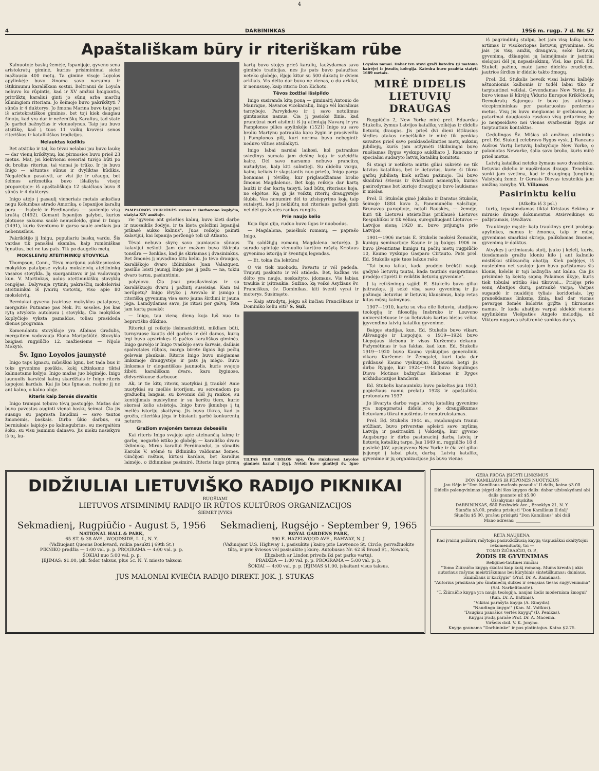4
4 DARBININKAS 1956 m. rugp. 7 d. Nr. 57
Apaštališkam būry ir riteriškam rūbe
Kalnuotoje baskų žemėje, Ispanijoje, gyveno sena aristokratų giminė, kurios prisiminimai siekė mažiausia 400 metų. Ta giminė visoje Loyolos apylinkėje buvo žinoma savo narsumu ir ištikimumu karališkam sostui. Beltranui de Loyola nebuvo ko rūpintis, kad ir XV amžiui baigiantis, pritrūktų karaliui ginti jo sūnų arba marčių kilmingiem riteriam. Jo šeimoje buvo pakrikštyti 7 sūnūs ir 4 dukterys. Jo žmona Marina buvo taip pat iš aristokratiškos giminės, bet toji kiek daugiau žinojo, kad yra dar ir nežemiškų Karalius, tad statė Jo garbei bažnyčias ir vienuolynus. Taip jau buvo atsitikę, kad į tuos 11 vaikų krovėsi senos riteriškos ir katalikiškos tradicijos.
Nelauktas kūdikis
Bet atsitiko ir tai, ko tėvai nelabai jau buvo laukę — dar vienų krikštynų, kai pirmosios buvo prieš 23 metus. Mat, jei kiekvienai seseriai turėjo būti po du brolius riterius, tai vienai jo trūko. Ir jis buvo Inigo — aštuntas sūnus ir dvyliktas kūdikis. Negalėčiau pasakyti, ar visi jie ir užaugo, bet šeimos aritmetika buvo išlaikyta visoje proporcijoje: iš apaštališkojo 12 skaičiaus buvo 8 sūnūs ir 4 dukterys.
Inigo atėjo į pasaulį vieneriais metais anksčiau negu Kolumbas atrado Ameriką, o Ispanijos karalių pora — Izabelė ir Ferdinandas — suvienijo visą kraštą (1492). Gemant Ispanijos galybei, kurios plotuose sakoma saulė nenusileido, gimė ir Inigo (1491), kurio šventumo ir garso saulė amžiais jau nebenusileis.
Pakrikštijo jį Inigu, populiariu baskų vardu. Šis vardas tik panašiai skamba, kaip romėniškas Ignatius, bet ne tas pats. Tik po daugelio metų
MOKSLEIVIŲ ATEITININKŲ STOVYKLA
Thompson, Conn., Tėvų marijonų aukštesniosios mokyklos patalpose vyksta moksleivių ateitininkų vasaros stovykla. Ją suorganizavo ir jai vadovauja kun. V. Martinkus, uolus ateitininkiškų stovyklų rengėjas. Dalyvauja rytinių pakraščių moksleiviai ateitininkai iš įvairių vietovių, viso apie 80 moksleivių.
Berniukai gyvena įvairiose mokyklos patalpose, mergaitės Putname pas Nek. Pr. seseles. Jos kas rytą atvyksta autobusu į stovyklą. Čia mokyklos koplyčioje vyksta pamaldos, toliau prasideda dienos programa.
Komendantu stovykloje yra Albinas Gražulis, mergaitėm vadovauja Elona Marijošiūtė. Stovykla baigiasi rugpiūčio 12. mažiesiems — Nijolė Mekytė.
Šv. Igno Loyolos jaunystė
Inigo taps Ignacu, mūsiškai Ignu, bet tada bus ir toks gyvenimo posūkis, kokį užtinkame tiktai kalnuotame kelyje. Inigo mažas juo bėginėjo, Inigo jaunuolis karstėsi kalnų skardžiais ir Inigo riteris kapojosi kardais. Kai jis bus Ignacas, rasime jį ne ant kalno, o kalno oloje.
Riteris kaip žemės dievaitis
Inigo trumpai tebuvo tėvų pastogėje. Mažas dar buvo pavestas auginti vienai baskų šeimai. Čia jis suaugo su paprasta liaudimi — savo tautos žmonėmis, baskais. Dirbo ūkio darbus, su berniukais laipiojo po kalnagubrius, su mergaitėm šoko, su visu jaunimu dainavo. Jis nieku nesiskyrė iš tų, ku-
PAMPLONOS TVIRTOVĖS sienos ir Barbazono koplyčia, statyta XIV amžiuje.
rie "gyveno ant geležies kalnų, buvo kieti darbe ir nuosaikūs žodyje, ir ta kieta geležimi Ispanijai prikasė aukso kalnus". Juos reikėjo paimti kalavijui, kai Ispanija peržengė toli už Atlanto.
Tėvai nebuvo skyrę savo jauniausio sūnaus kalavijui nešioti. Jam dar mažam buvo iškirpta tonsūra — ženklas, kad jis skiriamas į dvasininkus. Bet žmonės jį nuvadino kitu keliu. Jo tėvo draugas, karališkojo dvaro iždininkas Juan Valazquez, pasiūlė leisti jaunąjį Inigo pas jį pažu — na, tokiu dvaro tarnu, pasiuntiniu,
palydovu. Čia jisai prasilavinsiąs ir su karališkuoju dvaru į pažintį suseisiąs. Kam tai nerūpėtų? Inigo išvyko į Arevalo ir įsmigo į riterišką gyvenimą visa savo jauna širdimi ir jauna jėga. Lamdydamas save, jis ritosi per galvą. Teta jam kartą pasakė:
— Inigo, tau vieną dieną koja luš nuo to beprotiško dūkimo.
Riteriui gi reikėjo išsimankštinti, mikliam būti, turnyruose kautis dėl garbės ir dėl damos, kurią irgi buvo apsirinkęs iš pačios karališkos giminės. Inigo garsėjo ir Inigo tvaskėjo savo šarvais, dailiais spalvotaies rūbais, marga birete ilgais ligi pečių gelsvais plaukais. Riteris Inigo buvo mėgiamas linksmoje draugystėje ir pats ją mėgo. Buvo linksmas ir elegantiškas jaunuolis, kuris svajojo žibėti karališkam dvare, karo žygiuose, didvyriškuose darbuose.
Ak, ir tie kitų riterių nuotykiai jį traukė! Anie nuotykiai su meilės istorijom, su serenadom po gražuolių langais, su kovomis dėl jų rankos, su kentėjimais nusivylime ir su kerštu tiem, kurie skersai kelio atsistoja. Inigo buvo įkniubęs į tų meilės istorijų skaitymą. Jis buvo tikras, kad jo grožis, riteriška jėga ir būsianti garbė konkurentų neturės.
Gražiom svajonėm tamsus debesėlis
Kai riteris Inigo svajojo apie ateinančią laimę ir garbę, negarbė istiko jo globėją — karališko dvaro iždininką. Mirus karaliui Ferdinandui, jo sūnaitis Karolis V. atėmė to iždininko valdomas žemes. Ginčijosi raštais, kirtosi kardais, bet karalius laimėjo, o iždininkas pasimirė. Riteris Inigo pirmą kartą buvo stojęs prieš karalių, laužydamas savo giminės tradicijas, nes jis pats buvo palaužtas: neteko globėjo, išjojo kitur su 500 dukatų ir dviem arkliais. Vis dėlto dar buvo ne vienas, o du arkliai, ir nenususę, kaip riterio Don Kichoto.
Tėvos žodžiai išsipildo
Inigo susiranda kitą poną — giminaitį Antonio de Manrique, Navaros vicekaralių. Inigo vėl karaliaus tarnyboje. Parvykdavo ir į savo netolimus gimtuosius namus. Čia jį pasiekė žinia, kad prancūzai nori atsiimti iš jų atimtąją Navarą ir yra Pamplonos pilies apylinkėje (1521) Inigo su savo broliu Martynu patraukia karo žygin ir prasiveržia į Pamplonos pilį, kuri norima buvo nebeginti: neduvo vilties atsilaikyti.
Inigo labai narsiai laikosi, kol patrankos sviedinys sumala jam dešinę koją ir sužeidžia kairę. Dėl savo narsumo nebuvo prancūzų nužudytas, kaip kiti sulmtieji. Su dideliu vargu, kainų keliais ir slapstantis nuo priešo, Inigo parga benamas į tėviškę, kur priglaudžiamas brolio žmonos Magdalenos. Bet koją reikėjo dar kartą laužti ir dar kartą taisyti, kad būtų riteriaus koja, ne elgėtos. Ką gi jis veiktų riterių draugystėje šlubis, Vos nenumirė dėl to užsispyrimo koją taip sutaisyti, kad ji nekliūtų nei riteriaus garbei ginti nei dėl gražuolės rankos rungtis.
Prie naujo kelio
Koja ilgai gijo, ruduo buvo ilgas ir nuobodus.
— Magdalena, paieškok romanų, — paprašo Inigo.
Tų saldžiųjų romanų Magdalena neturėjo. Ji surado spintoje vienuolio kartūzo rašytą Kristaus gyvenimo istoriją ir šventųjų legendas.
— Et, tokia čia lektūra!
O vis tiek nuobodu. Pavarto ir vėl padeda. Truputį paskaito ir vėl atideda. Bet, kažkas vis dėlto yra naujo, neskaityto, įdomaus. Vis labiau traukia ir įsitraukia. Sužino, ką veikė Asyžiaus šv. Pranciškus, šv. Dominikas, kiti šventi vyrai ir moterys. Susimąsto.
— Kaip atrodytų, jeigu aš imčiau Pranciškaus ir Dominiko keliu eiti? S. Suž.
TILTAS PER UROLOS upę. Čia rinkdavosi Loyolos giminės kariai į žygį. Netoli buvo gimtieji šv. Igno Loyolos namai. Dabar ten stovi graži katedra (ji matoma kairėje) ir jėzuitų kolegija. Katedra buvo pradėta statyti 1689 metais.
MIRĖ DIDELIS LIETUVIŲ DRAUGAS
Rugpiūčio 2, New Yorke mirė prel. Eduardas Stukelis, žymus Latvijos katalikų veikėjas ir didelis lietuvių draugas. Jis prieš dvi dieni ištikusios širdies atakos nebeišlaikė ir mirė tik penkias savaites prieš savo penkiasdešimties metų auksinį jubiliejų, kurís jam atžymėti iškilmingai buvo ruošiamas Rygos vyskupo aukšliaro J. Rancano ir specialiai sudaryto latvių katalikų komiteto.
Ši staigi ir netikėta mirtis giliai sukrėtė ne tik latvius katalikus, bet ir lietuvius, kurie ši tikrai garbų jubiliatą kiek arčiau pažinojo. Tai buvo skaidriai šviesus ir šviečianti asmenybė, kurios pasirodymas bet kurioje draugijoje buvo laukiamas ir mielas.
Prel. E. Stukelis gimė Jokubo ir Daratos Stukelių šeimoje 1884 kovo 3, Panemunėlio valsčiuje, Brunavos parapijoje, netoli Bauskės, — žemėje, kuri tik Lietuvai atsistačius priklausė Lietuvos Respublikai ir tik vėliau, sureguliuojant Lietuvos — Latvijos sieną 1920 m. buvo prijungta prie Latvijos.
1901—1906 metais E. Stukelis mokėsi Žemaičių kunigų seminarijoje Kaune ir ją baigęs 1906 m. buvo įšventintas kunigu tų pačių metų rugpiūčio 10, Kauno vyskupo Gasparo Cirtauto. Pats prel. Ed. Stukelis apie tuos laikus rašo:
"Tai buvo laikai, kada pradėjo brėkšti nauja gadynė lietuvių tautai, kada tautinis susipratimas pradėjo stiprėti ir reikštis lietuvių gyvenime".
Į tą reikšmingą sąjūdį E. Stukelis buvo giliai įsitraukęs, jį sekė visą savo gyvenimą ir jis pažinojo lietuvius ir lietuvių klausimus, kaip retas kitas mūsų kaimynas.
1907—1910, kartu su visa eile lietuvių, studijavo teologiją ir filosofiją Insbruko ir Louveno universitetuose ir su lietuviais kartas idėjas vėliau įgyvendino latvių katalikų gyvenime.
Baigęs studijas, kun. Ed. Stukelis buvo vikaru Alšvangoje ir Liepojuje, o 1919—1924 buvo Liepojaus klebonu ir visos Kuržemės dekanu. Pažymėtinas ir tas faktas, kad kun. Ed. Stukelis 1919—1920 buvo Kauno vyskupijos generaliniu vikaru Kuržemei ir Žemgalei, kuri tada dar priklausė Kauno vyskupijai. Ilgiausiai betgi jis dirbo Rygoje, kur 1924—1944 buvo Sopulingos Dievo Motinos bažnyčios klebonas ir Rygos arkhidiocezijos kancleris.
Ed. Stukelis kanauninku buvo pakeltas jau 1923, popiežiaus namų prelatu 1928 ir apaštališku protonotaru 1937.
Jo išvaryta darbo vaga latvių katalikų gyvenime yra nepaprastai didelė, o jo draugiškumas lietuviams tikrai nuoširdus ir nenutrukstamas.
Prel. Ed. Stukelis 1944 m., raudonajam tvanui atūžiant, buvo priverstas apleisti savo mylimą Latviją ir pasitraukti į Vokietiją, kur gyveno Augsburge ir dirbo pastoracinį darbą latvių ir lietuvių katalikų tarpe. Jau 1949 m. rugpiūčio 18 d. pasiekė JAV, apsigyveno New Yorke ir čia vėl giliai įsijungė į labai platų darbą. Latvių katalikų gyvenime ir jų organizacijose jis buvo vienas
iš pagrindinių stulpų, bet jam visą laiką buvo artimas ir visokeriopas lietuvių gyvenimas. Su jais jis visą amžių draugavo, sekė lietuvių gyvenimą, džiaugėsi jų laimėjimais ir jautriai sielojosi dėl jų nepasisekimų. Visi, kas prel. Ed. Stukelį pažino, matė jame didelės erudicijos, jautrios širdies ir didelio takto žmogų.
Prel. Ed. Stukelis beveik visai laisvai kalbėjo aštuoniomis kalbomis ir todėl labai tiko ir tarptautinei veiklai. Gyvendamas New Yorke, jis buvo vienas iš kūrėjų Vidurio Europos Krikščionių Demokratų Sąjungos ir buvo jos aktingas vicepirmininkas per pastaruosius penkerius metus. Visų jis buvo mėgiamas ir gerbiamas, jo patarimai daugiausia rasdavo visų pritarimo; be jo neapseidavo nei vienas svarbesnis žygis ar tarptautinis kontaktas.
Gedulingas Šv. Mišias už amžinos atminties prel. Ed. Stukelį celebravo Rygos vysk. J. Rancans Aušros Vartų lietuvių bažnyčioje New Yorke, o palaidotas Newarke, šalia savo brolio, kuris mirė prieš metus.
Latvių katalikai neteko žymaus savo dvasininko, lietuviai didelio ir nuoširdaus draugo. Tenebūna sunki jam svetima, kad ir draugingą Jungtinių Valstybių žemė. Ir Gerasis Dievas tesuteikia jam amžiną ramybę. Vl. Viliamas
Pasirinktu keliu
(Atkelta iš 3 psl.)
turtą, tepasiimdamas tiktai Kristaus Sekimą ir mirusio draugo dokumentus. Atsisveikinęs su pažįstamais, išvažiavo.
Traukinyje mąstė: kaip traukinys greit prabėga apylinkes, namus ir žmones, taip ir mūsų gyvenimas smarkiai skrieja, palikdamas žmones, gyvenimą ir daiktus.
Atvykęs į artimiausią stotį, įsuko į kelelį, kuris, tiesdamasis gražiu kloniu kilo į ant kalnelio mistiškai stūksančią abatiją. Kiek paėjėjęs, iš nustebimo net sustojo: jam buvo pažįstamas šis klonis, kelelis ir toji bažnyčia ant kalno. Čia jis prisiminė tą keistą sapną Palaimos ūkyje, kuris tiek tobulai atitiko šiai tikrovei... Priėjęs prie senų Abatijos durų, patraukė varpą. Varpas sugaudė ir nuaidėjo tyliais koridoriais, lyg pranešdamas linksmą žinią, kad dar vienas pavargęs žemės keleivis grįžta į tikruosius namus. Ir kada abatijos varpai skleidė visoms apylinkėms Viešpaties Angelo melodiją, už Viktoro nugaros užsitrenkė sunkios durys.
DIDŽIULIAI LIETUVIŠKO RADIJO PIKNIKAI
RUOŠIAMI
LIETUVOS ATSIMINIMŲ RADIJO IR RŪTOS KULTŪROS ORGANIZACIJOS
ŠIEMET ĮVYKS
Sekmadienį, Rugpiūčio - August 5, 1956
NATIONAL HALL & PARK,
65 ST. & 38 AVE., WOODSIDE, L. I., N. Y.
(Važiuojant Queens Boulevard, reikia pasukti į 69th St.)
PIKNIKO pradžia — 1:00 val. p. p. PROGRAMA — 4:00 val. p. p.
ŠOKIAI nuo 5:00 val. p. p.
ĮĖJIMAS: $1.00, įsk. feder taksus, plus 5c. N. Y. miesto taksom
Sekmadienį, Rugsėjo - September 9, 1965
ROYAL GARDENS PARK,
990 E. HAZELWOOD AVE., RAHWAY, N. J.
(Važiuojant U.S. Highway 1, pasisukite į kairę prie Lawrence St. Circle; pervažiuokite tiltą, ir prie šviesos vėl pasisukite į kairę. Autobusas Nr. 62 iš Broad St., Newark, Elizabeth ar Linden priveža iki pat parko vartų).
PRADŽIA — 1:00 val. p. p. PROGRAMA — 5:00 val. p. p.
ŠOKIAI — 4:00 val. p. p. ĮĖJIMAS $1.00, įskaitant visus taksus.
JUS MALONIAI KVIEČIA RADIJO DIREKT. JOK. J. STUKAS
GERA PROGA ĮSIGYTI LINKSMUS
DON KAMILIAUS IR PEPONES NUOTYKIUS
Jau išėjo ir "Don Kamiliaus mažasis pasaulis" II dalis, kaina $3.00
Didelis palengvinimas įsigyti abi šios knygos dalis: dabar užsisakydami abi dalis gaunate už $5.00
Užsakymus siųskite:
DARBININKAS, 680 Bushwick Ave., Brooklyn 21, N. Y.
Siunčiu $3.00, prašau prisiųsti "Don Kamiliaus II dalį"
Siunčiu $5.00, prašau prisiųsti "Don Kamiliaus" abi dali
Mano adresas: ____________
RETA NAUJIENA,
Kad įvairių pažiūrų rašytojai pasiroždžiusią knygą vispusiškai skaitytojui rekomenduotų, tai —
TOMO ŽIŪRAIČIO, O. P.,
ŽODIS IR GYVENIMAS
Religinei-tautinei rimčiai
"Tomo Žiūraičio knygą skaitai kaip kokį romaną. Mums krenta į akis autoriaus rašymo meistriškumas bei kūrybinis sintetiškumas; dainiaus, išminčiaus ir karžygio" (Prof. Dr. A. Ramūnas).
"Autorius prasikasa pro šimtmečių dulkes ir senąsias tiesas sugyvenimina" (Sal. Narkeliūnaitė).
"T. Žiūraičio knyga yra nauja teologija, naujas žodis moderniam žmogui" (Kun. Dr. A. Baltinis).
"Vikriai parašyta knyga (A. Rimydis).
"Naudinga knyga!" (Kan. M. Vaitkus).
"Daugiau panašios vertės knygų" (D. Penikas).
Knygai įvadą parašė Prof. Dr. A. Maceina.
Viršelis dail. V. K. Jonyno.
Knyga gaunama "Darbininke" ir pas platintojus. Kaina $2.75.